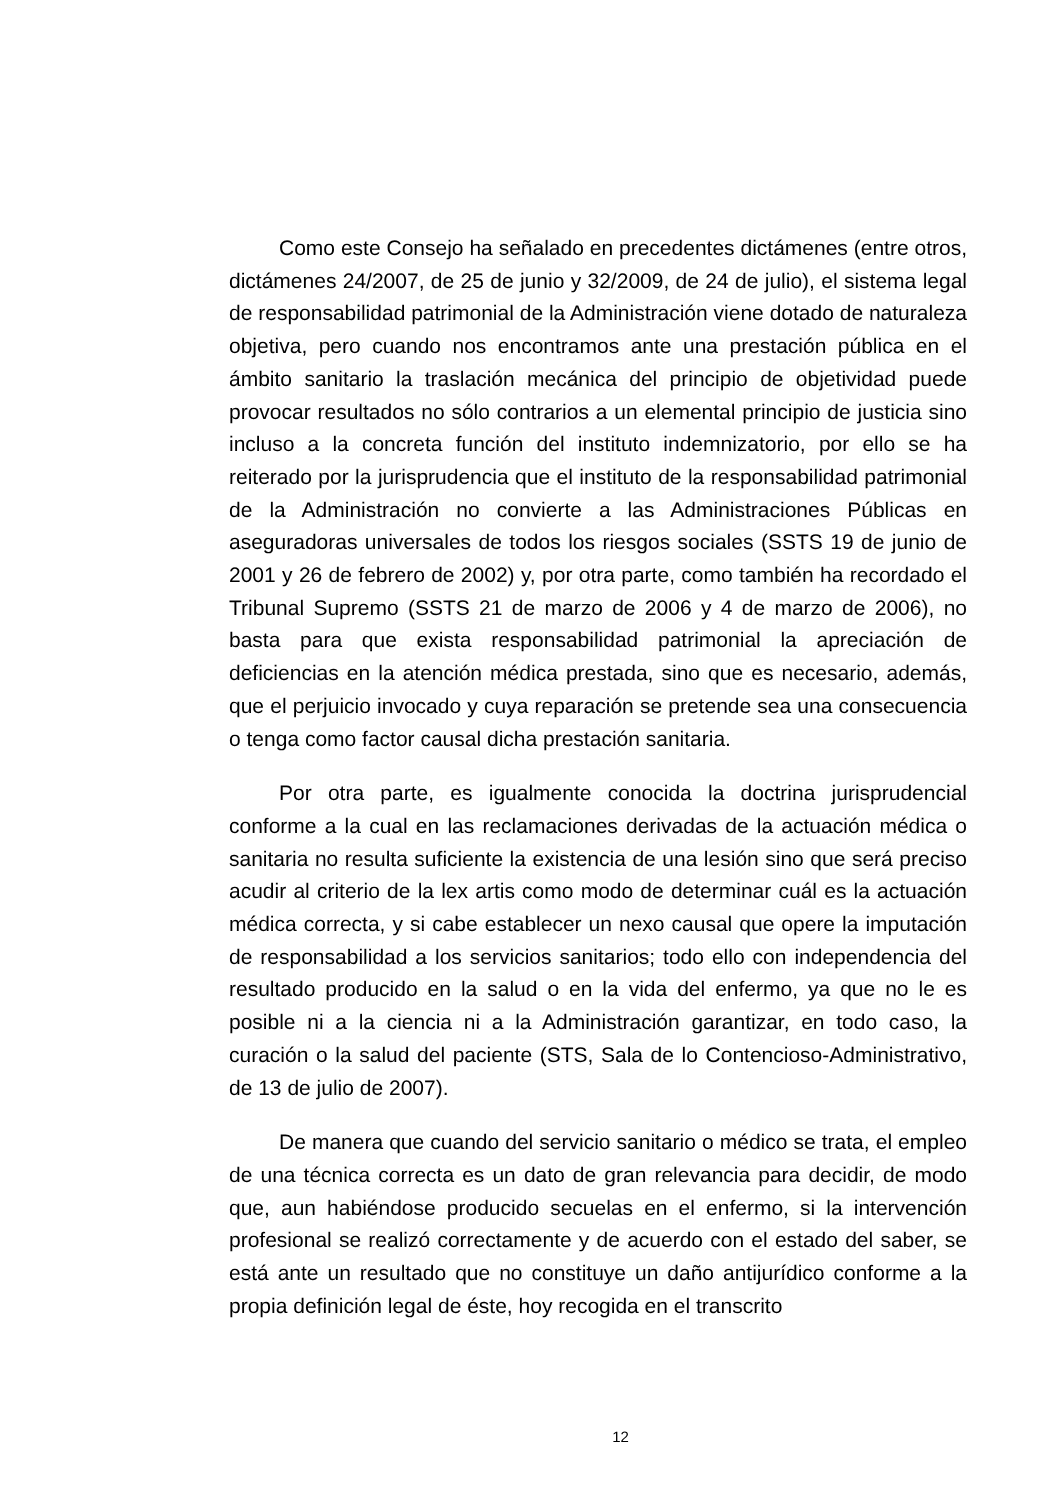Como este Consejo ha señalado en precedentes dictámenes (entre otros, dictámenes 24/2007, de 25 de junio y 32/2009, de 24 de julio), el sistema legal de responsabilidad patrimonial de la Administración viene dotado de naturaleza objetiva, pero cuando nos encontramos ante una prestación pública en el ámbito sanitario la traslación mecánica del principio de objetividad puede provocar resultados no sólo contrarios a un elemental principio de justicia sino incluso a la concreta función del instituto indemnizatorio, por ello se ha reiterado por la jurisprudencia que el instituto de la responsabilidad patrimonial de la Administración no convierte a las Administraciones Públicas en aseguradoras universales de todos los riesgos sociales (SSTS 19 de junio de 2001 y 26 de febrero de 2002) y, por otra parte, como también ha recordado el Tribunal Supremo (SSTS 21 de marzo de 2006 y 4 de marzo de 2006), no basta para que exista responsabilidad patrimonial la apreciación de deficiencias en la atención médica prestada, sino que es necesario, además, que el perjuicio invocado y cuya reparación se pretende sea una consecuencia o tenga como factor causal dicha prestación sanitaria.
Por otra parte, es igualmente conocida la doctrina jurisprudencial conforme a la cual en las reclamaciones derivadas de la actuación médica o sanitaria no resulta suficiente la existencia de una lesión sino que será preciso acudir al criterio de la lex artis como modo de determinar cuál es la actuación médica correcta, y si cabe establecer un nexo causal que opere la imputación de responsabilidad a los servicios sanitarios; todo ello con independencia del resultado producido en la salud o en la vida del enfermo, ya que no le es posible ni a la ciencia ni a la Administración garantizar, en todo caso, la curación o la salud del paciente (STS, Sala de lo Contencioso-Administrativo, de 13 de julio de 2007).
De manera que cuando del servicio sanitario o médico se trata, el empleo de una técnica correcta es un dato de gran relevancia para decidir, de modo que, aun habiéndose producido secuelas en el enfermo, si la intervención profesional se realizó correctamente y de acuerdo con el estado del saber, se está ante un resultado que no constituye un daño antijurídico conforme a la propia definición legal de éste, hoy recogida en el transcrito
12